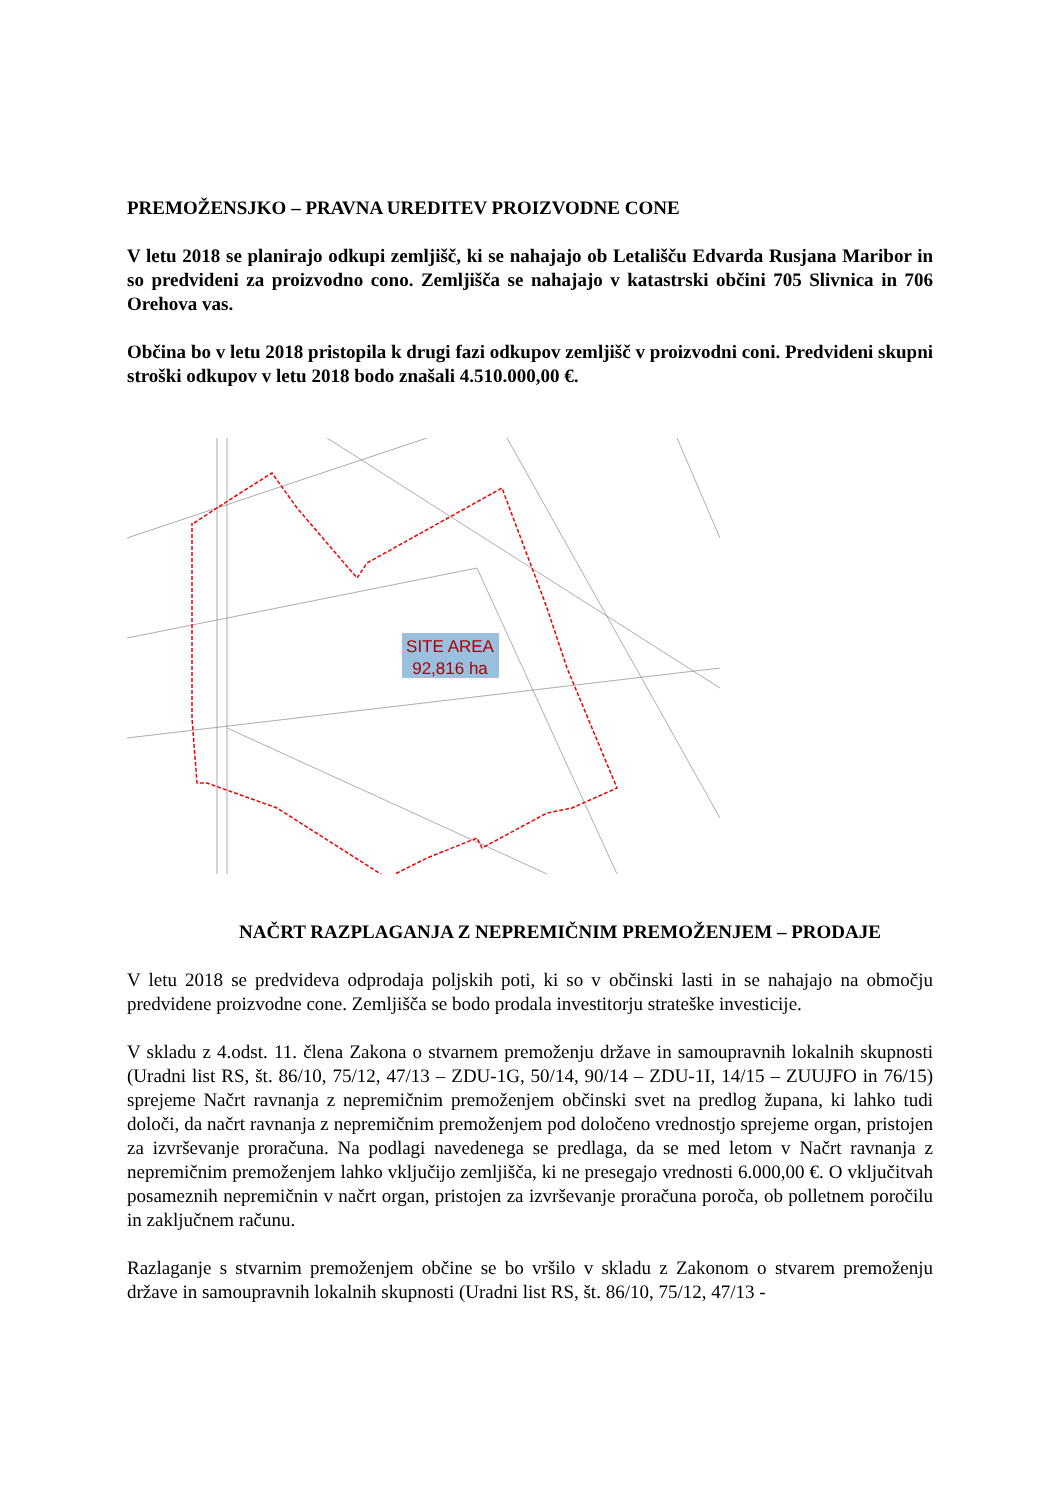PREMOŽENSJKO – PRAVNA UREDITEV PROIZVODNE CONE
V letu 2018 se planirajo odkupi zemljišč, ki se nahajajo ob Letališču Edvarda Rusjana Maribor in so predvideni za proizvodno cono. Zemljišča se nahajajo v katastrski občini 705 Slivnica in 706 Orehova vas.
Občina bo v letu 2018 pristopila k drugi fazi odkupov zemljišč v proizvodni coni. Predvideni skupni stroški odkupov v letu 2018 bodo znašali 4.510.000,00 €.
SITE AREA
92,816 ha
NAČRT RAZPLAGANJA Z NEPREMIČNIM PREMOŽENJEM – PRODAJE
V letu 2018 se predvideva odprodaja poljskih poti, ki so v občinski lasti in se nahajajo na območju predvidene proizvodne cone. Zemljišča se bodo prodala investitorju strateške investicije.
V skladu z 4.odst. 11. člena Zakona o stvarnem premoženju države in samoupravnih lokalnih skupnosti (Uradni list RS, št. 86/10, 75/12, 47/13 – ZDU-1G, 50/14, 90/14 – ZDU-1I, 14/15 – ZUUJFO in 76/15) sprejeme Načrt ravnanja z nepremičnim premoženjem občinski svet na predlog župana, ki lahko tudi določi, da načrt ravnanja z nepremičnim premoženjem pod določeno vrednostjo sprejeme organ, pristojen za izvrševanje proračuna. Na podlagi navedenega se predlaga, da se med letom v Načrt ravnanja z nepremičnim premoženjem lahko vključijo zemljišča, ki ne presegajo vrednosti 6.000,00 €. O vključitvah posameznih nepremičnin v načrt organ, pristojen za izvrševanje proračuna poroča, ob polletnem poročilu in zaključnem računu.
Razlaganje s stvarnim premoženjem občine se bo vršilo v skladu z Zakonom o stvarem premoženju države in samoupravnih lokalnih skupnosti (Uradni list RS, št. 86/10, 75/12, 47/13 -